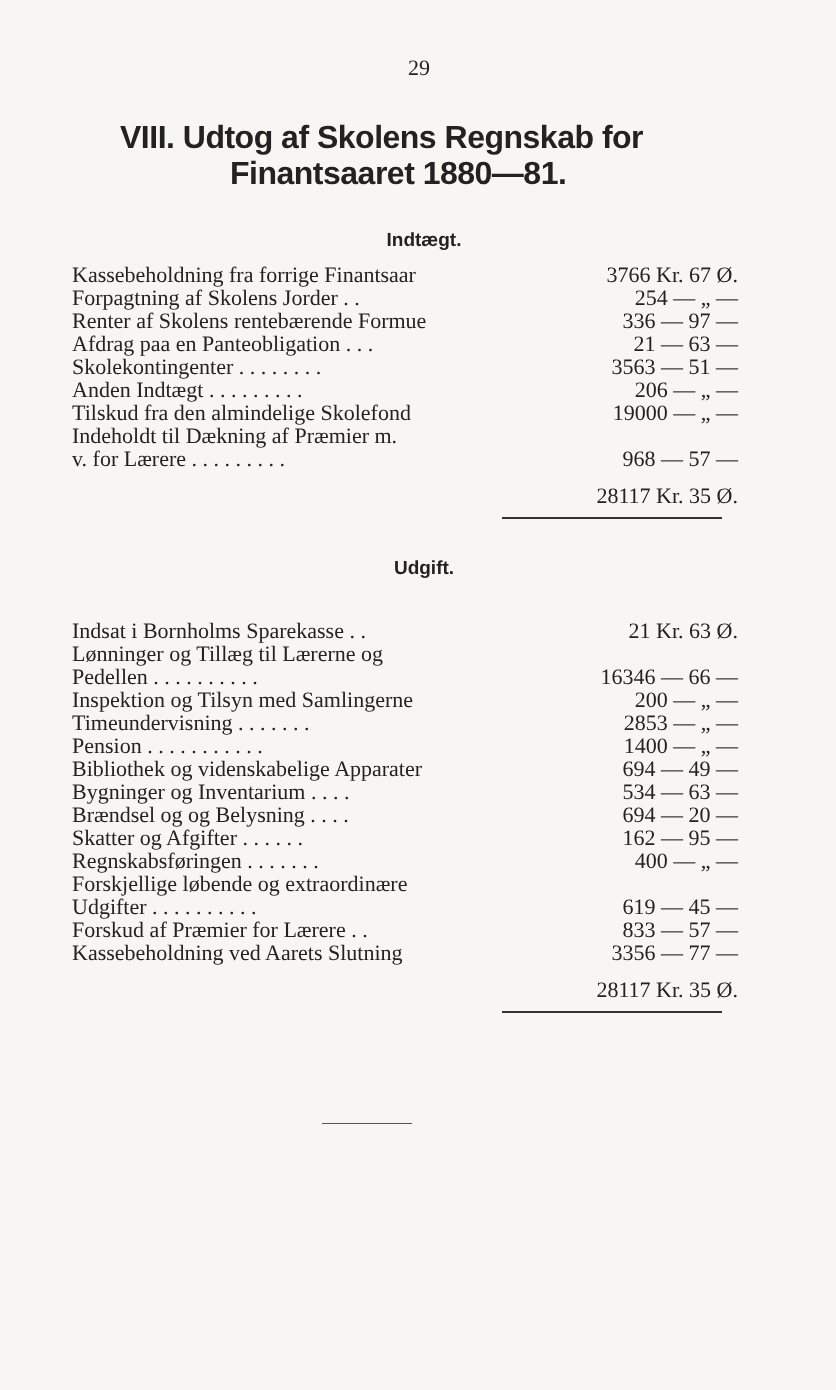29
VIII. Udtog af Skolens Regnskab for
Finantsaaret 1880—81.
Indtægt.
| Kassebeholdning fra forrige Finantsaar | 3766 Kr. 67 Ø. |
| Forpagtning af Skolens Jorder . . | 254 — „ — |
| Renter af Skolens rentebærende Formue | 336 — 97 — |
| Afdrag paa en Panteobligation . . . | 21 — 63 — |
| Skolekontingenter . . . . . . . . | 3563 — 51 — |
| Anden Indtægt . . . . . . . . . | 206 — „ — |
| Tilskud fra den almindelige Skolefond | 19000 — „ — |
| Indeholdt til Dækning af Præmier m. | |
| v. for Lærere . . . . . . . . . | 968 — 57 — |
| | 28117 Kr. 35 Ø. |
Udgift.
| Indsat i Bornholms Sparekasse . . | 21 Kr. 63 Ø. |
| Lønninger og Tillæg til Lærerne og | |
| Pedellen . . . . . . . . . . | 16346 — 66 — |
| Inspektion og Tilsyn med Samlingerne | 200 — „ — |
| Timeundervisning . . . . . . . | 2853 — „ — |
| Pension . . . . . . . . . . . | 1400 — „ — |
| Bibliothek og videnskabelige Apparater | 694 — 49 — |
| Bygninger og Inventarium . . . . | 534 — 63 — |
| Brændsel og og Belysning . . . . | 694 — 20 — |
| Skatter og Afgifter . . . . . . | 162 — 95 — |
| Regnskabsføringen . . . . . . . | 400 — „ — |
| Forskjellige løbende og extraordinære | |
| Udgifter . . . . . . . . . . | 619 — 45 — |
| Forskud af Præmier for Lærere . . | 833 — 57 — |
| Kassebeholdning ved Aarets Slutning | 3356 — 77 — |
| | 28117 Kr. 35 Ø. |